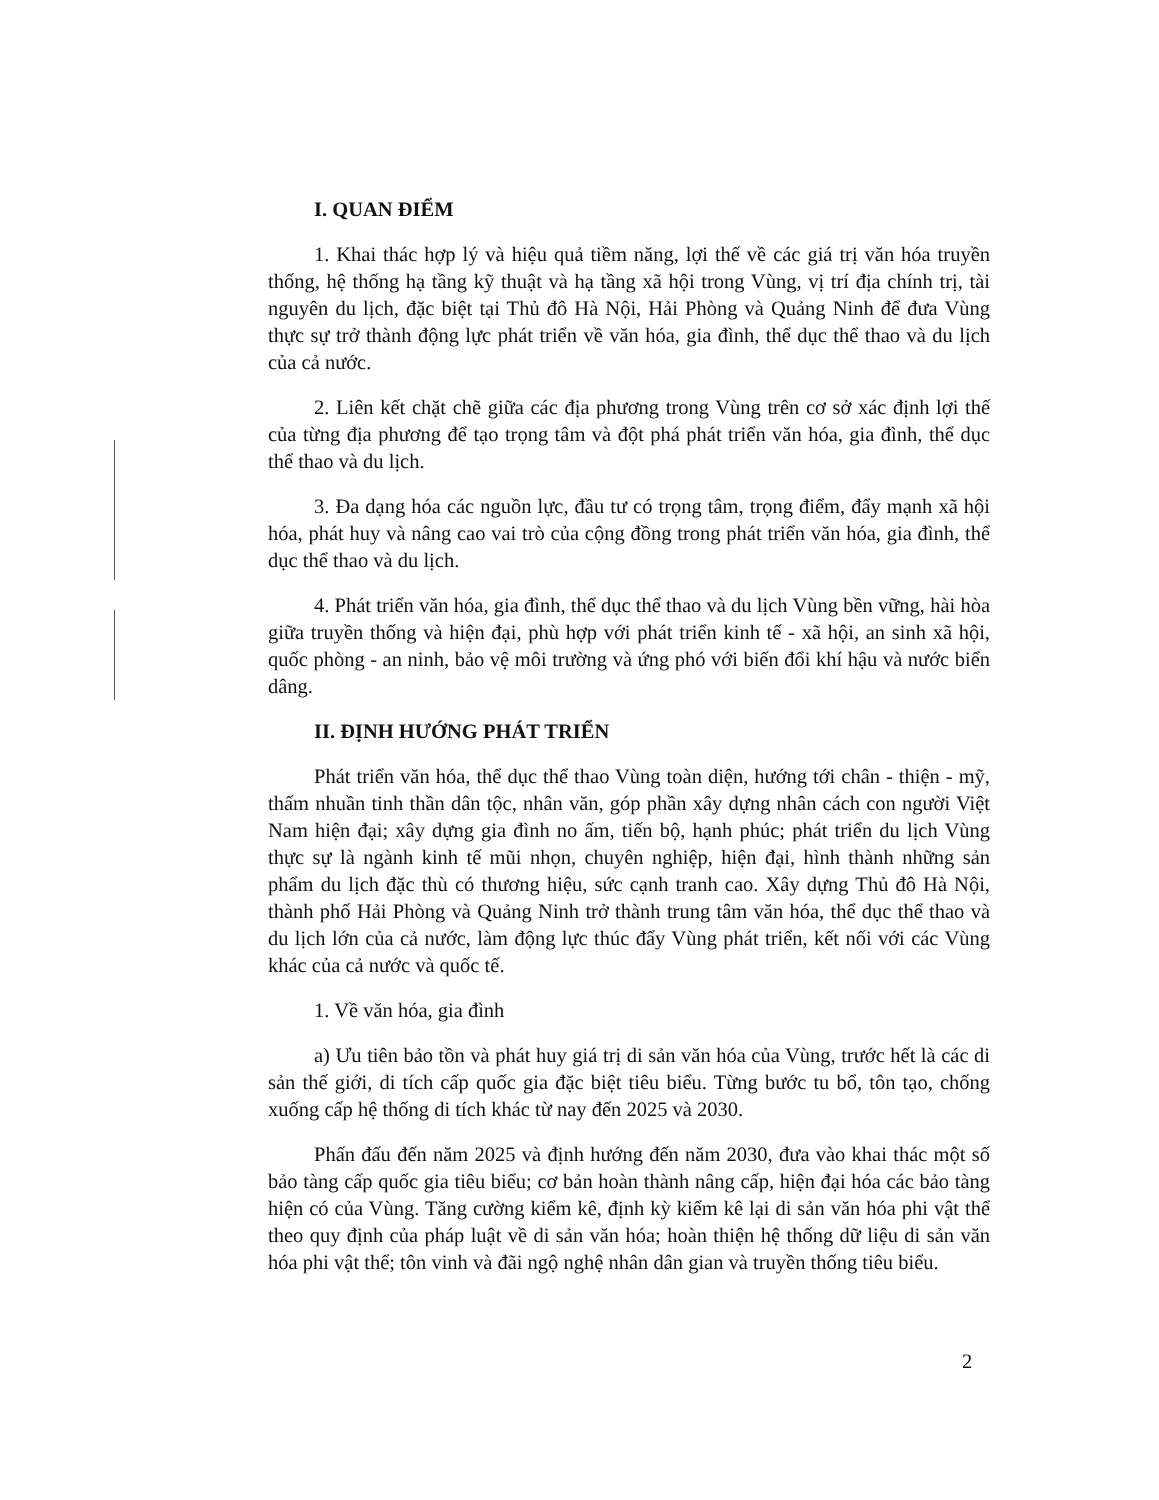I. QUAN ĐIỂM
1. Khai thác hợp lý và hiệu quả tiềm năng, lợi thế về các giá trị văn hóa truyền thống, hệ thống hạ tầng kỹ thuật và hạ tầng xã hội trong Vùng, vị trí địa chính trị, tài nguyên du lịch, đặc biệt tại Thủ đô Hà Nội, Hải Phòng và Quảng Ninh để đưa Vùng thực sự trở thành động lực phát triển về văn hóa, gia đình, thể dục thể thao và du lịch của cả nước.
2. Liên kết chặt chẽ giữa các địa phương trong Vùng trên cơ sở xác định lợi thế của từng địa phương để tạo trọng tâm và đột phá phát triển văn hóa, gia đình, thể dục thể thao và du lịch.
3. Đa dạng hóa các nguồn lực, đầu tư có trọng tâm, trọng điểm, đẩy mạnh xã hội hóa, phát huy và nâng cao vai trò của cộng đồng trong phát triển văn hóa, gia đình, thể dục thể thao và du lịch.
4. Phát triển văn hóa, gia đình, thể dục thể thao và du lịch Vùng bền vững, hài hòa giữa truyền thống và hiện đại, phù hợp với phát triển kinh tế - xã hội, an sinh xã hội, quốc phòng - an ninh, bảo vệ môi trường và ứng phó với biến đổi khí hậu và nước biển dâng.
II. ĐỊNH HƯỚNG PHÁT TRIỂN
Phát triển văn hóa, thể dục thể thao Vùng toàn diện, hướng tới chân - thiện - mỹ, thấm nhuần tinh thần dân tộc, nhân văn, góp phần xây dựng nhân cách con người Việt Nam hiện đại; xây dựng gia đình no ấm, tiến bộ, hạnh phúc; phát triển du lịch Vùng thực sự là ngành kinh tế mũi nhọn, chuyên nghiệp, hiện đại, hình thành những sản phẩm du lịch đặc thù có thương hiệu, sức cạnh tranh cao. Xây dựng Thủ đô Hà Nội, thành phố Hải Phòng và Quảng Ninh trở thành trung tâm văn hóa, thể dục thể thao và du lịch lớn của cả nước, làm động lực thúc đẩy Vùng phát triển, kết nối với các Vùng khác của cả nước và quốc tế.
1. Về văn hóa, gia đình
a) Ưu tiên bảo tồn và phát huy giá trị di sản văn hóa của Vùng, trước hết là các di sản thế giới, di tích cấp quốc gia đặc biệt tiêu biểu. Từng bước tu bổ, tôn tạo, chống xuống cấp hệ thống di tích khác từ nay đến 2025 và 2030.
Phấn đấu đến năm 2025 và định hướng đến năm 2030, đưa vào khai thác một số bảo tàng cấp quốc gia tiêu biểu; cơ bản hoàn thành nâng cấp, hiện đại hóa các bảo tàng hiện có của Vùng. Tăng cường kiểm kê, định kỳ kiểm kê lại di sản văn hóa phi vật thể theo quy định của pháp luật về di sản văn hóa; hoàn thiện hệ thống dữ liệu di sản văn hóa phi vật thể; tôn vinh và đãi ngộ nghệ nhân dân gian và truyền thống tiêu biểu.
2